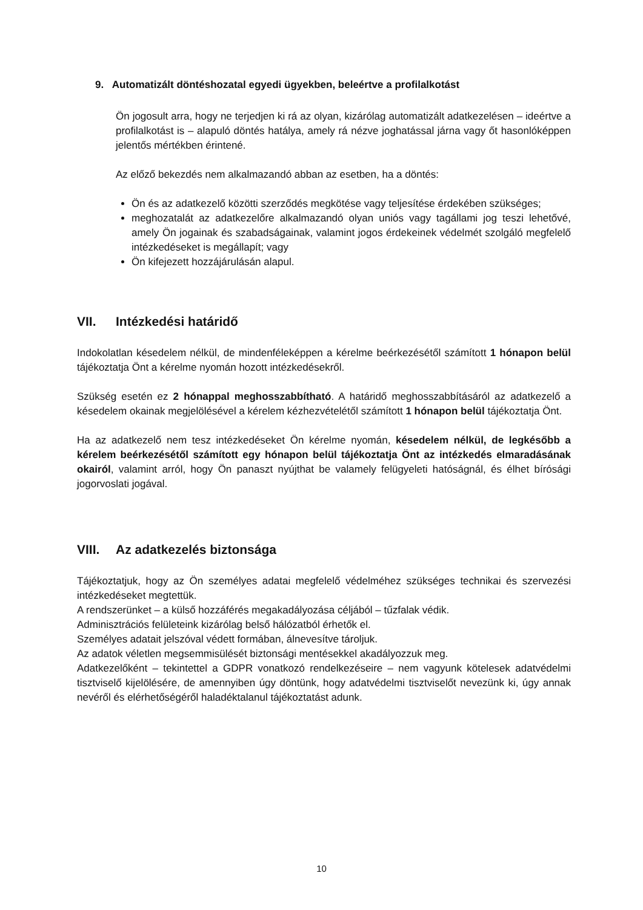9. Automatizált döntéshozatal egyedi ügyekben, beleértve a profilalkotást
Ön jogosult arra, hogy ne terjedjen ki rá az olyan, kizárólag automatizált adatkezelésen – ideértve a profilalkotást is – alapuló döntés hatálya, amely rá nézve joghatással járna vagy őt hasonlóképpen jelentős mértékben érintené.
Az előző bekezdés nem alkalmazandó abban az esetben, ha a döntés:
Ön és az adatkezelő közötti szerződés megkötése vagy teljesítése érdekében szükséges;
meghozatalát az adatkezelőre alkalmazandó olyan uniós vagy tagállami jog teszi lehetővé, amely Ön jogainak és szabadságainak, valamint jogos érdekeinek védelmét szolgáló megfelelő intézkedéseket is megállapít; vagy
Ön kifejezett hozzájárulásán alapul.
VII. Intézkedési határidő
Indokolatlan késedelem nélkül, de mindenféleképpen a kérelme beérkezésétől számított 1 hónapon belül tájékoztatja Önt a kérelme nyomán hozott intézkedésekről.
Szükség esetén ez 2 hónappal meghosszabbítható. A határidő meghosszabbításáról az adatkezelő a késedelem okainak megjelölésével a kérelem kézhezvételétől számított 1 hónapon belül tájékoztatja Önt.
Ha az adatkezelő nem tesz intézkedéseket Ön kérelme nyomán, késedelem nélkül, de legkésőbb a kérelem beérkezésétől számított egy hónapon belül tájékoztatja Önt az intézkedés elmaradásának okairól, valamint arról, hogy Ön panaszt nyújthat be valamely felügyeleti hatóságnál, és élhet bírósági jogorvoslati jogával.
VIII. Az adatkezelés biztonsága
Tájékoztatjuk, hogy az Ön személyes adatai megfelelő védelméhez szükséges technikai és szervezési intézkedéseket megtettük.
A rendszerünket – a külső hozzáférés megakadályozása céljából – tűzfalak védik.
Adminisztrációs felületeink kizárólag belső hálózatból érhetők el.
Személyes adatait jelszóval védett formában, álnevesítve tároljuk.
Az adatok véletlen megsemmisülését biztonsági mentésekkel akadályozzuk meg.
Adatkezelőként – tekintettel a GDPR vonatkozó rendelkezéseire – nem vagyunk kötelesek adatvédelmi tisztviselő kijelölésére, de amennyiben úgy döntünk, hogy adatvédelmi tisztviselőt nevezünk ki, úgy annak nevéről és elérhetőségéről haladéktalanul tájékoztatást adunk.
10